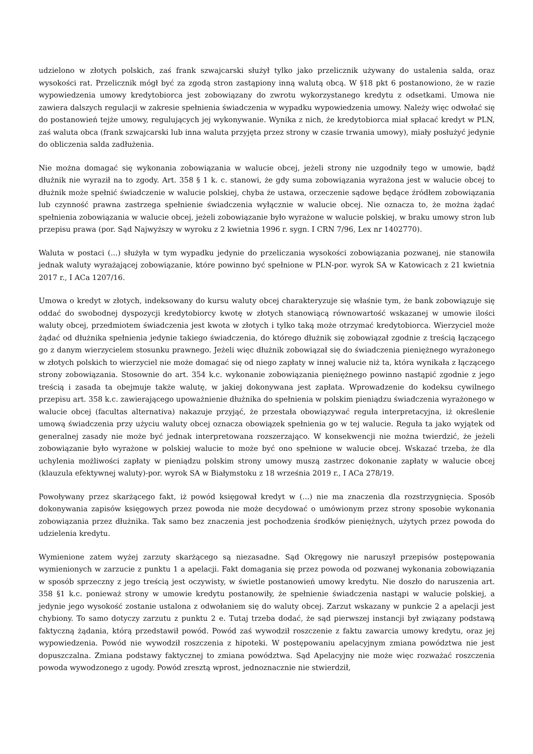udzielono w złotych polskich, zaś frank szwajcarski służył tylko jako przelicznik używany do ustalenia salda, oraz wysokości rat. Przelicznik mógł być za zgodą stron zastąpiony inną walutą obcą. W §18 pkt 6 postanowiono, że w razie wypowiedzenia umowy kredytobiorca jest zobowiązany do zwrotu wykorzystanego kredytu z odsetkami. Umowa nie zawiera dalszych regulacji w zakresie spełnienia świadczenia w wypadku wypowiedzenia umowy. Należy więc odwołać się do postanowień tejże umowy, regulujących jej wykonywanie. Wynika z nich, że kredytobiorca miał spłacać kredyt w PLN, zaś waluta obca (frank szwajcarski lub inna waluta przyjęta przez strony w czasie trwania umowy), miały posłużyć jedynie do obliczenia salda zadłużenia.
Nie można domagać się wykonania zobowiązania w walucie obcej, jeżeli strony nie uzgodniły tego w umowie, bądź dłużnik nie wyraził na to zgody. Art. 358 § 1 k. c. stanowi, że gdy suma zobowiązania wyrażona jest w walucie obcej to dłużnik może spełnić świadczenie w walucie polskiej, chyba że ustawa, orzeczenie sądowe będące źródłem zobowiązania lub czynność prawna zastrzega spełnienie świadczenia wyłącznie w walucie obcej. Nie oznacza to, że można żądać spełnienia zobowiązania w walucie obcej, jeżeli zobowiązanie było wyrażone w walucie polskiej, w braku umowy stron lub przepisu prawa (por. Sąd Najwyższy w wyroku z 2 kwietnia 1996 r. sygn. I CRN 7/96, Lex nr 1402770).
Waluta w postaci (...) służyła w tym wypadku jedynie do przeliczania wysokości zobowiązania pozwanej, nie stanowiła jednak waluty wyrażającej zobowiązanie, które powinno być spełnione w PLN-por. wyrok SA w Katowicach z 21 kwietnia 2017 r., I ACa 1207/16.
Umowa o kredyt w złotych, indeksowany do kursu waluty obcej charakteryzuje się właśnie tym, że bank zobowiązuje się oddać do swobodnej dyspozycji kredytobiorcy kwotę w złotych stanowiącą równowartość wskazanej w umowie ilości waluty obcej, przedmiotem świadczenia jest kwota w złotych i tylko taką może otrzymać kredytobiorca. Wierzyciel może żądać od dłużnika spełnienia jedynie takiego świadczenia, do którego dłużnik się zobowiązał zgodnie z treścią łączącego go z danym wierzycielem stosunku prawnego. Jeżeli więc dłużnik zobowiązał się do świadczenia pieniężnego wyrażonego w złotych polskich to wierzyciel nie może domagać się od niego zapłaty w innej walucie niż ta, która wynikała z łączącego strony zobowiązania. Stosownie do art. 354 k.c. wykonanie zobowiązania pieniężnego powinno nastąpić zgodnie z jego treścią i zasada ta obejmuje także walutę, w jakiej dokonywana jest zapłata. Wprowadzenie do kodeksu cywilnego przepisu art. 358 k.c. zawierającego upoważnienie dłużnika do spełnienia w polskim pieniądzu świadczenia wyrażonego w walucie obcej (facultas alternativa) nakazuje przyjąć, że przestała obowiązywać reguła interpretacyjna, iż określenie umową świadczenia przy użyciu waluty obcej oznacza obowiązek spełnienia go w tej walucie. Reguła ta jako wyjątek od generalnej zasady nie może być jednak interpretowana rozszerzająco. W konsekwencji nie można twierdzić, że jeżeli zobowiązanie było wyrażone w polskiej walucie to może być ono spełnione w walucie obcej. Wskazać trzeba, że dla uchylenia możliwości zapłaty w pieniądzu polskim strony umowy muszą zastrzec dokonanie zapłaty w walucie obcej (klauzula efektywnej waluty)-por. wyrok SA w Białymstoku z 18 września 2019 r., I ACa 278/19.
Powoływany przez skarżącego fakt, iż powód księgował kredyt w (...) nie ma znaczenia dla rozstrzygnięcia. Sposób dokonywania zapisów księgowych przez powoda nie może decydować o umówionym przez strony sposobie wykonania zobowiązania przez dłużnika. Tak samo bez znaczenia jest pochodzenia środków pieniężnych, użytych przez powoda do udzielenia kredytu.
Wymienione zatem wyżej zarzuty skarżącego są niezasadne. Sąd Okręgowy nie naruszył przepisów postępowania wymienionych w zarzucie z punktu 1 a apelacji. Fakt domagania się przez powoda od pozwanej wykonania zobowiązania w sposób sprzeczny z jego treścią jest oczywisty, w świetle postanowień umowy kredytu. Nie doszło do naruszenia art. 358 §1 k.c. ponieważ strony w umowie kredytu postanowiły, że spełnienie świadczenia nastąpi w walucie polskiej, a jedynie jego wysokość zostanie ustalona z odwołaniem się do waluty obcej. Zarzut wskazany w punkcie 2 a apelacji jest chybiony. To samo dotyczy zarzutu z punktu 2 e. Tutaj trzeba dodać, że sąd pierwszej instancji był związany podstawą faktyczną żądania, którą przedstawił powód. Powód zaś wywodził roszczenie z faktu zawarcia umowy kredytu, oraz jej wypowiedzenia. Powód nie wywodził roszczenia z hipoteki. W postępowaniu apelacyjnym zmiana powództwa nie jest dopuszczalna. Zmiana podstawy faktycznej to zmiana powództwa. Sąd Apelacyjny nie może więc rozważać roszczenia powoda wywodzonego z ugody. Powód zresztą wprost, jednoznacznie nie stwierdził,